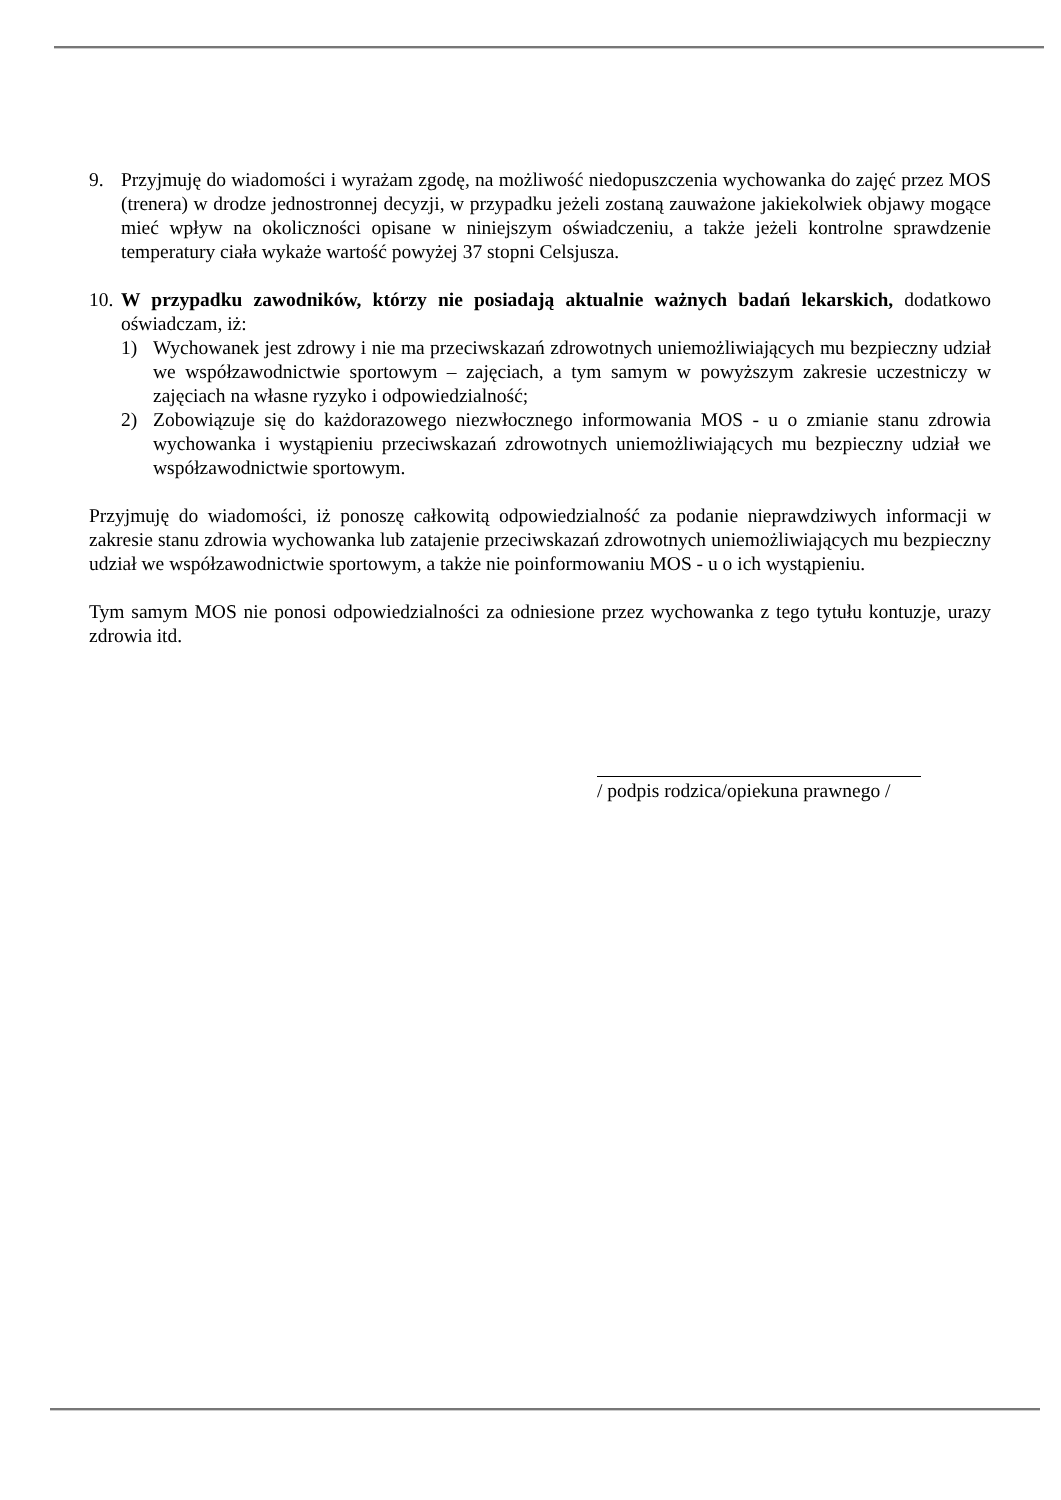9. Przyjmuję do wiadomości i wyrażam zgodę, na możliwość niedopuszczenia wychowanka do zajęć przez MOS (trenera) w drodze jednostronnej decyzji, w przypadku jeżeli zostaną zauważone jakiekolwiek objawy mogące mieć wpływ na okoliczności opisane w niniejszym oświadczeniu, a także jeżeli kontrolne sprawdzenie temperatury ciała wykaże wartość powyżej 37 stopni Celsjusza.
10.
W przypadku zawodników, którzy nie posiadają aktualnie ważnych badań lekarskich, dodatkowo oświadczam, iż:
1) Wychowanek jest zdrowy i nie ma przeciwskazań zdrowotnych uniemożliwiających mu bezpieczny udział we współzawodnictwie sportowym – zajęciach, a tym samym w powyższym zakresie uczestniczy w zajęciach na własne ryzyko i odpowiedzialność;
2) Zobowiązuje się do każdorazowego niezwłocznego informowania MOS - u o zmianie stanu zdrowia wychowanka i wystąpieniu przeciwskazań zdrowotnych uniemożliwiających mu bezpieczny udział we współzawodnictwie sportowym.
Przyjmuję do wiadomości, iż ponoszę całkowitą odpowiedzialność za podanie nieprawdziwych informacji w zakresie stanu zdrowia wychowanka lub zatajenie przeciwskazań zdrowotnych uniemożliwiających mu bezpieczny udział we współzawodnictwie sportowym, a także nie poinformowaniu MOS - u o ich wystąpieniu.
Tym samym MOS nie ponosi odpowiedzialności za odniesione przez wychowanka z tego tytułu kontuzje, urazy zdrowia itd.
/ podpis rodzica/opiekuna prawnego /